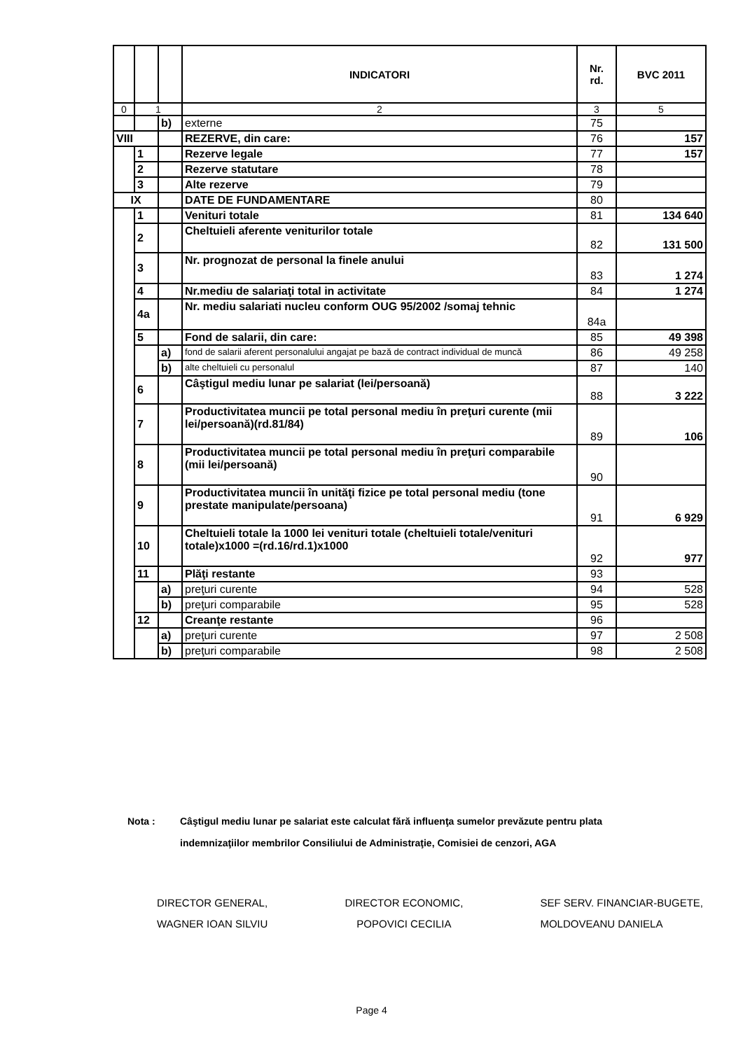| | | | INDICATORI | Nr. rd. | BVC 2011 |
| --- | --- | --- | --- | --- | --- |
| 0 | 1 | | 2 | 3 | 5 |
| | | b) | externe | 75 | |
| VIII | | | REZERVE, din care: | 76 | 157 |
| | 1 | | Rezerve legale | 77 | 157 |
| | 2 | | Rezerve statutare | 78 | |
| | 3 | | Alte rezerve | 79 | |
| IX | | | DATE DE FUNDAMENTARE | 80 | |
| | 1 | | Venituri totale | 81 | 134 640 |
| | 2 | | Cheltuieli aferente veniturilor totale | 82 | 131 500 |
| | 3 | | Nr. prognozat de personal la finele anului | 83 | 1 274 |
| | 4 | | Nr.mediu de salariaţi total in activitate | 84 | 1 274 |
| | 4a | | Nr. mediu salariati nucleu conform OUG 95/2002 /somaj tehnic | 84a | |
| | 5 | | Fond de salarii, din care: | 85 | 49 398 |
| | | a) | fond de salarii aferent personalului angajat pe bază de contract individual de muncă | 86 | 49 258 |
| | | b) | alte cheltuieli cu personalul | 87 | 140 |
| | 6 | | Câştigul mediu lunar pe salariat (lei/persoană) | 88 | 3 222 |
| | 7 | | Productivitatea muncii pe total personal mediu în preţuri curente (mii lei/persoană)(rd.81/84) | 89 | 106 |
| | 8 | | Productivitatea muncii pe total personal mediu în preţuri comparabile (mii lei/persoană) | 90 | |
| | 9 | | Productivitatea muncii în unităţi fizice pe total personal mediu (tone prestate manipulate/persoana) | 91 | 6 929 |
| | 10 | | Cheltuieli totale la 1000 lei venituri totale (cheltuieli totale/venituri totale)x1000 =(rd.16/rd.1)x1000 | 92 | 977 |
| | 11 | | Plăţi restante | 93 | |
| | | a) | preţuri curente | 94 | 528 |
| | | b) | preţuri comparabile | 95 | 528 |
| | 12 | | Creanţe restante | 96 | |
| | | a) | preţuri curente | 97 | 2 508 |
| | | b) | preţuri comparabile | 98 | 2 508 |
Nota : Câştigul mediu lunar pe salariat este calculat fără influenţa sumelor prevăzute pentru plata
indemnizaţiilor membrilor Consiliului de Administraţie, Comisiei de cenzori, AGA
DIRECTOR GENERAL,
WAGNER IOAN SILVIU
DIRECTOR ECONOMIC,
POPOVICI CECILIA
SEF SERV. FINANCIAR-BUGETE,
MOLDOVEANU DANIELA
Page 4